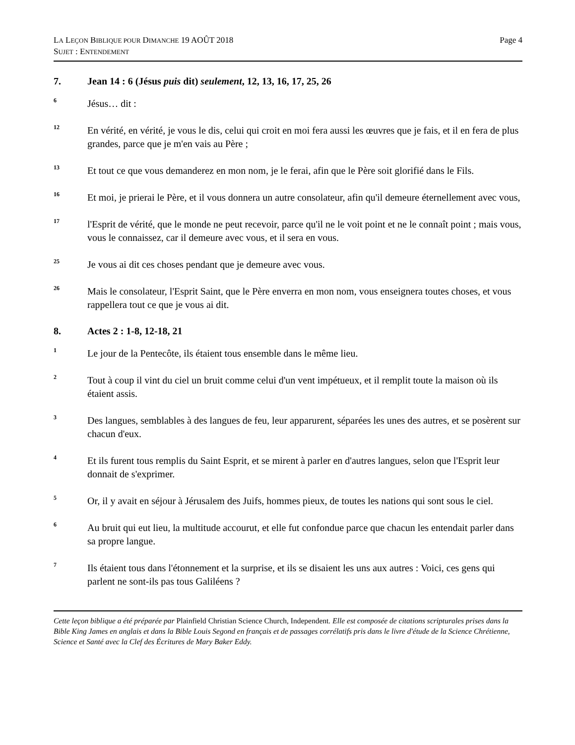LA LEÇON BIBLIQUE POUR DIMANCHE 19 AOÛT 2018
SUJET : ENTENDEMENT
Page 4
7. Jean 14 : 6 (Jésus puis dit) seulement, 12, 13, 16, 17, 25, 26
<sup>6</sup>
Jésus… dit :
<sup>12</sup>
En vérité, en vérité, je vous le dis, celui qui croit en moi fera aussi les œuvres que je fais, et il en fera de plus grandes, parce que je m'en vais au Père ;
<sup>13</sup>
Et tout ce que vous demanderez en mon nom, je le ferai, afin que le Père soit glorifié dans le Fils.
<sup>16</sup>
Et moi, je prierai le Père, et il vous donnera un autre consolateur, afin qu'il demeure éternellement avec vous,
<sup>17</sup>
l'Esprit de vérité, que le monde ne peut recevoir, parce qu'il ne le voit point et ne le connaît point ; mais vous, vous le connaissez, car il demeure avec vous, et il sera en vous.
<sup>25</sup>
Je vous ai dit ces choses pendant que je demeure avec vous.
<sup>26</sup>
Mais le consolateur, l'Esprit Saint, que le Père enverra en mon nom, vous enseignera toutes choses, et vous rappellera tout ce que je vous ai dit.
8. Actes 2 : 1-8, 12-18, 21
<sup>1</sup>
Le jour de la Pentecôte, ils étaient tous ensemble dans le même lieu.
<sup>2</sup>
Tout à coup il vint du ciel un bruit comme celui d'un vent impétueux, et il remplit toute la maison où ils étaient assis.
<sup>3</sup>
Des langues, semblables à des langues de feu, leur apparurent, séparées les unes des autres, et se posèrent sur chacun d'eux.
<sup>4</sup>
Et ils furent tous remplis du Saint Esprit, et se mirent à parler en d'autres langues, selon que l'Esprit leur donnait de s'exprimer.
<sup>5</sup>
Or, il y avait en séjour à Jérusalem des Juifs, hommes pieux, de toutes les nations qui sont sous le ciel.
<sup>6</sup>
Au bruit qui eut lieu, la multitude accourut, et elle fut confondue parce que chacun les entendait parler dans sa propre langue.
<sup>7</sup>
Ils étaient tous dans l'étonnement et la surprise, et ils se disaient les uns aux autres : Voici, ces gens qui parlent ne sont-ils pas tous Galiléens ?
Cette leçon biblique a été préparée par Plainfield Christian Science Church, Independent. Elle est composée de citations scripturales prises dans la Bible King James en anglais et dans la Bible Louis Segond en français et de passages corrélatifs pris dans le livre d'étude de la Science Chrétienne, Science et Santé avec la Clef des Écritures de Mary Baker Eddy.